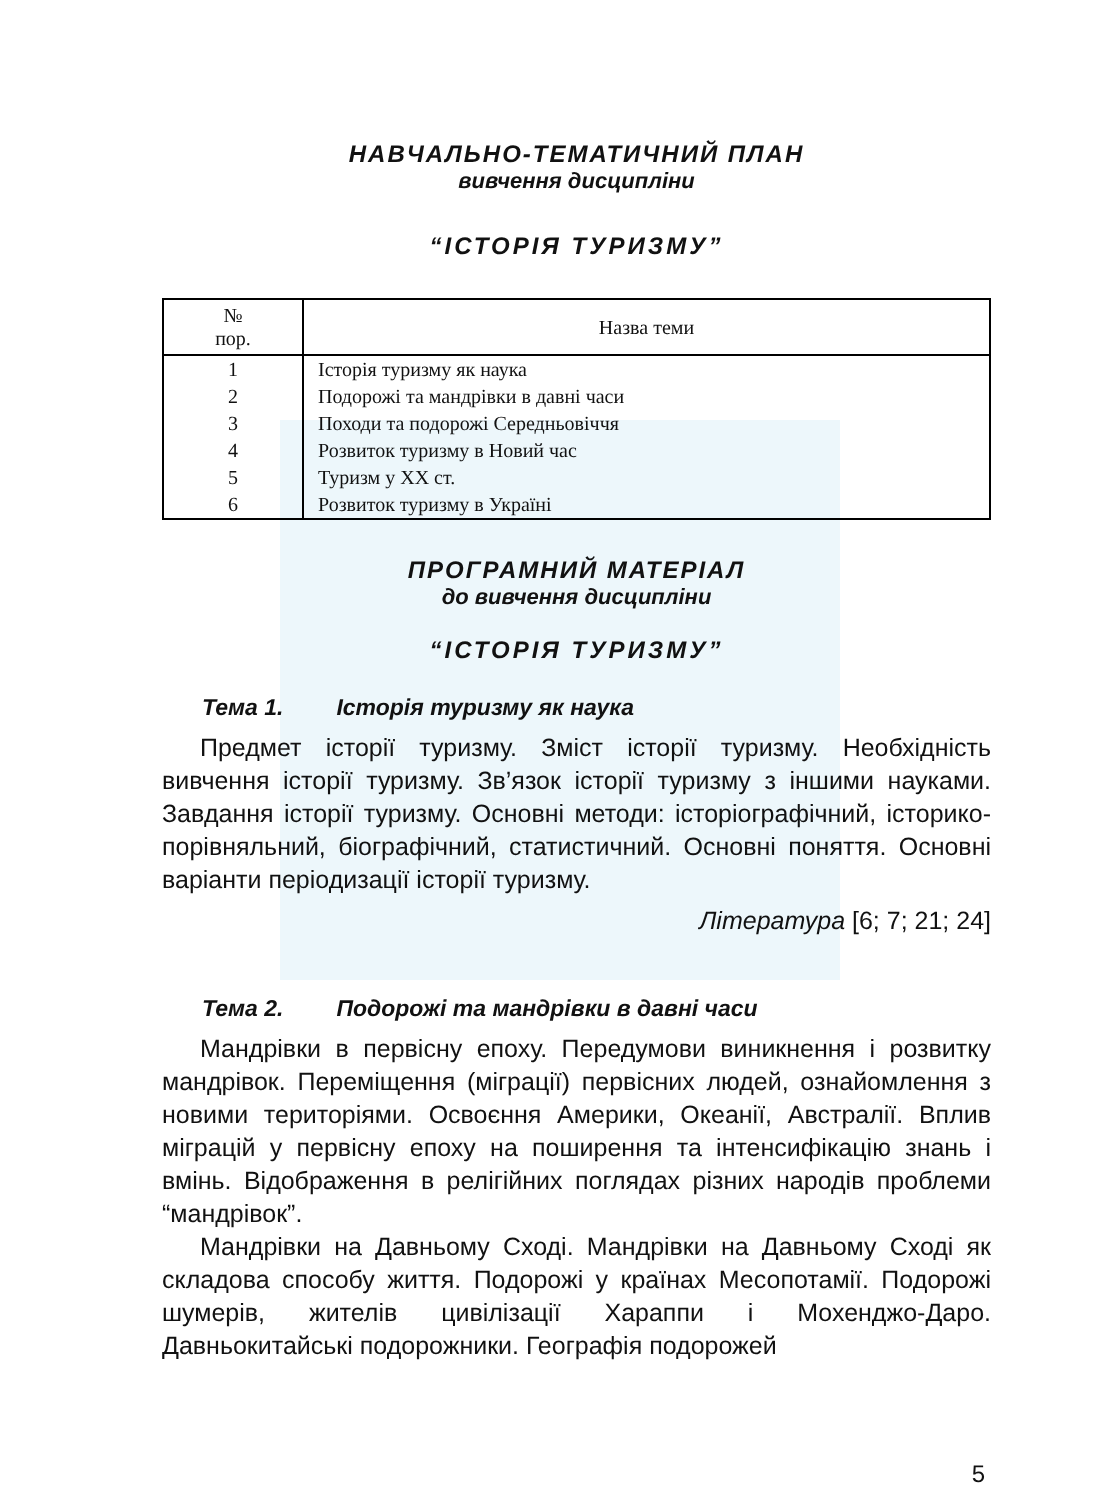НАВЧАЛЬНО-ТЕМАТИЧНИЙ ПЛАН
вивчення дисципліни
“ІСТОРІЯ ТУРИЗМУ”
| № пор. | Назва теми |
| --- | --- |
| 1 | Історія туризму як наука |
| 2 | Подорожі та мандрівки в давні часи |
| 3 | Походи та подорожі Середньовіччя |
| 4 | Розвиток туризму в Новий час |
| 5 | Туризм у XX ст. |
| 6 | Розвиток туризму в Україні |
ПРОГРАМНИЙ МАТЕРІАЛ
до вивчення дисципліни
“ІСТОРІЯ ТУРИЗМУ”
Тема 1. Історія туризму як наука
Предмет історії туризму. Зміст історії туризму. Необхідність вивчення історії туризму. Зв’язок історії туризму з іншими науками. Завдання історії туризму. Основні методи: історіографічний, історико-порівняльний, біографічний, статистичний. Основні поняття. Основні варіанти періодизації історії туризму.
Література [6; 7; 21; 24]
Тема 2. Подорожі та мандрівки в давні часи
Мандрівки в первісну епоху. Передумови виникнення і розвитку мандрівок. Переміщення (міграції) первісних людей, ознайомлення з новими територіями. Освоєння Америки, Океанії, Австралії. Вплив міграцій у первісну епоху на поширення та інтенсифікацію знань і вмінь. Відображення в релігійних поглядах різних народів проблеми “мандрівок”.
Мандрівки на Давньому Сході. Мандрівки на Давньому Сході як складова способу життя. Подорожі у країнах Месопотамії. Подорожі шумерів, жителів цивілізації Хараппи і Мохенджо-Даро. Давньокитайські подорожники. Географія подорожей
5